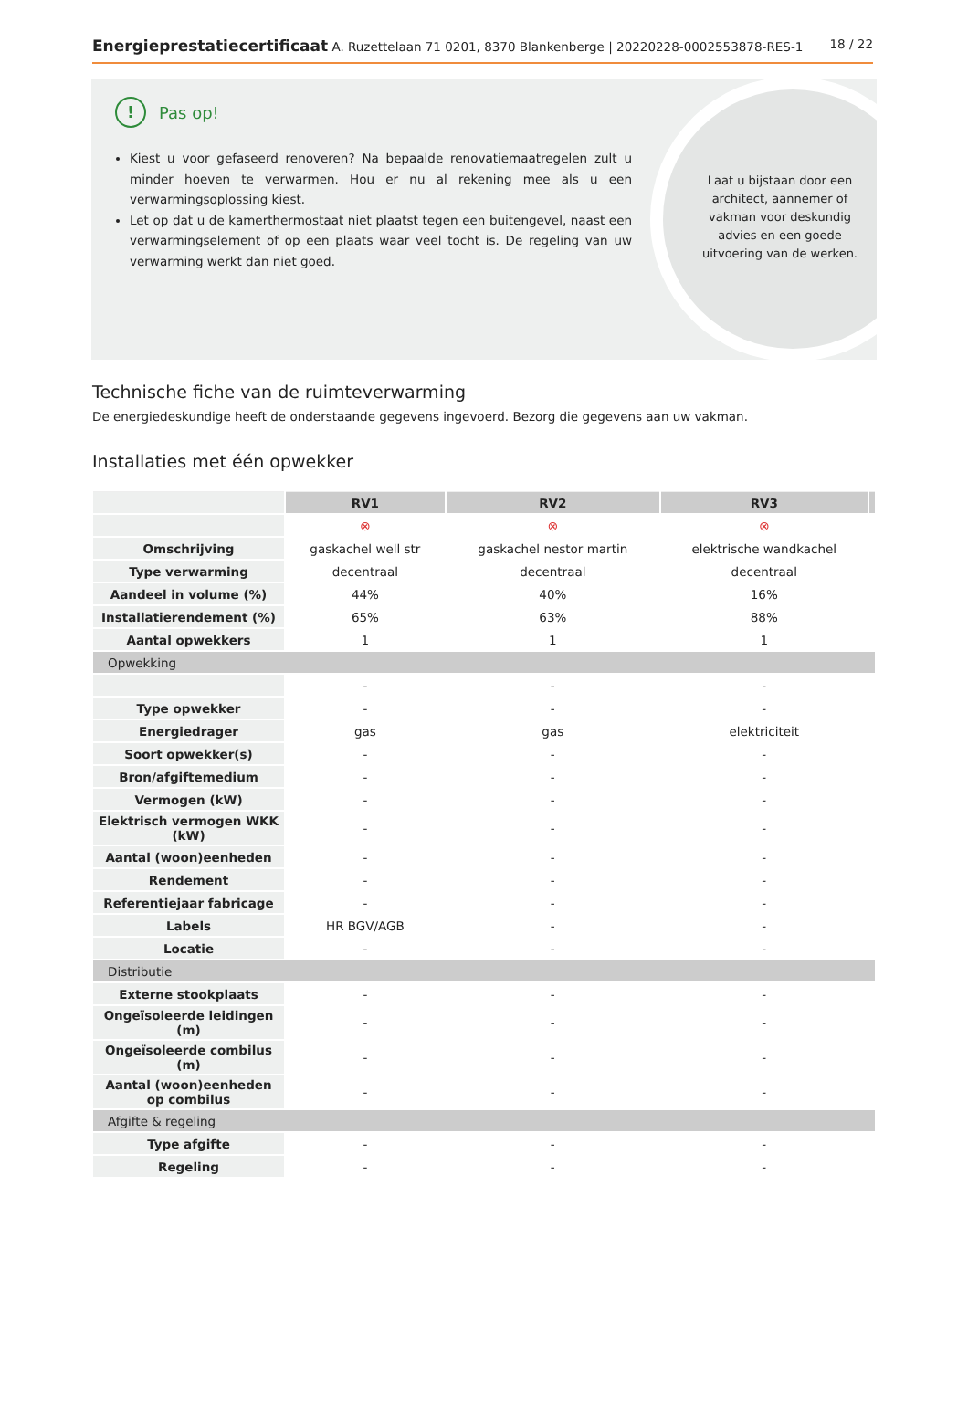Energieprestatiecertificaat A. Ruzettelaan 71 0201, 8370 Blankenberge | 20220228-0002553878-RES-1 18 / 22
Laat u bijstaan door een architect, aannemer of vakman voor deskundig advies en een goede uitvoering van de werken.
!
Pas op!
Kiest u voor gefaseerd renoveren? Na bepaalde renovatiemaatregelen zult u minder hoeven te verwarmen. Hou er nu al rekening mee als u een verwarmingsoplossing kiest.
Let op dat u de kamerthermostaat niet plaatst tegen een buitengevel, naast een verwarmingselement of op een plaats waar veel tocht is. De regeling van uw verwarming werkt dan niet goed.
Technische fiche van de ruimteverwarming
De energiedeskundige heeft de onderstaande gegevens ingevoerd. Bezorg die gegevens aan uw vakman.
Installaties met één opwekker
| | RV1 | RV2 | RV3 | |
| | ⊗ | ⊗ | ⊗ | |
| Omschrijving | gaskachel well str | gaskachel nestor martin | elektrische wandkachel | |
| Type verwarming | decentraal | decentraal | decentraal | |
| Aandeel in volume (%) | 44% | 40% | 16% | |
| Installatierendement (%) | 65% | 63% | 88% | |
| Aantal opwekkers | 1 | 1 | 1 | |
| Opwekking | | | | |
| | - | - | - | |
| Type opwekker | - | - | - | |
| Energiedrager | gas | gas | elektriciteit | |
| Soort opwekker(s) | - | - | - | |
| Bron/afgiftemedium | - | - | - | |
| Vermogen (kW) | - | - | - | |
| Elektrisch vermogen WKK (kW) | - | - | - | |
| Aantal (woon)eenheden | - | - | - | |
| Rendement | - | - | - | |
| Referentiejaar fabricage | - | - | - | |
| Labels | HR BGV/AGB | - | - | |
| Locatie | - | - | - | |
| Distributie | | | | |
| Externe stookplaats | - | - | - | |
| Ongeïsoleerde leidingen (m) | - | - | - | |
| Ongeïsoleerde combilus (m) | - | - | - | |
| Aantal (woon)eenheden op combilus | - | - | - | |
| Afgifte & regeling | | | | |
| Type afgifte | - | - | - | |
| Regeling | - | - | - | |